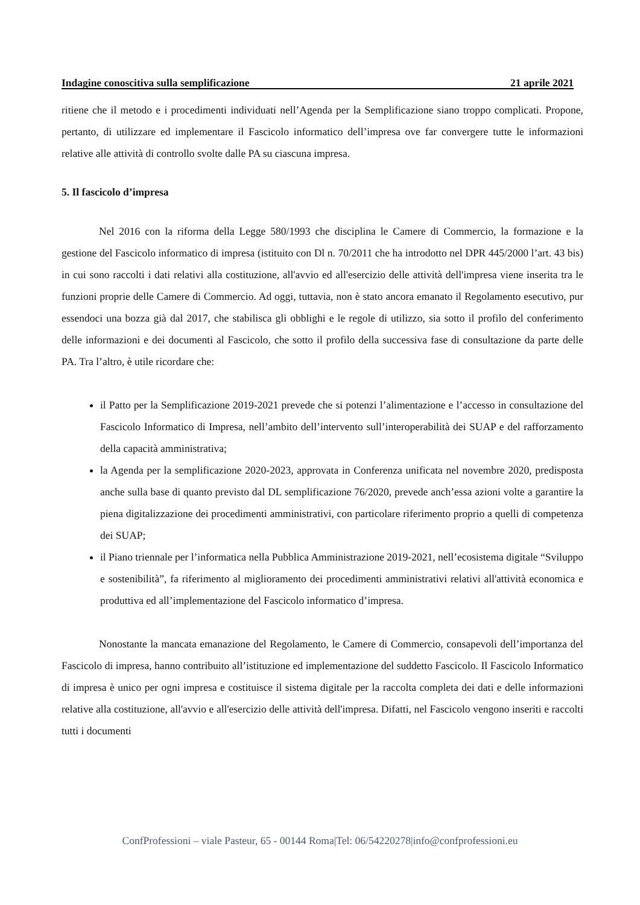Indagine conoscitiva sulla semplificazione 21 aprile 2021
ritiene che il metodo e i procedimenti individuati nell’Agenda per la Semplificazione siano troppo complicati. Propone, pertanto, di utilizzare ed implementare il Fascicolo informatico dell’impresa ove far convergere tutte le informazioni relative alle attività di controllo svolte dalle PA su ciascuna impresa.
5. Il fascicolo d’impresa
Nel 2016 con la riforma della Legge 580/1993 che disciplina le Camere di Commercio, la formazione e la gestione del Fascicolo informatico di impresa (istituito con Dl n. 70/2011 che ha introdotto nel DPR 445/2000 l’art. 43 bis) in cui sono raccolti i dati relativi alla costituzione, all'avvio ed all'esercizio delle attività dell'impresa viene inserita tra le funzioni proprie delle Camere di Commercio. Ad oggi, tuttavia, non è stato ancora emanato il Regolamento esecutivo, pur essendoci una bozza già dal 2017, che stabilisca gli obblighi e le regole di utilizzo, sia sotto il profilo del conferimento delle informazioni e dei documenti al Fascicolo, che sotto il profilo della successiva fase di consultazione da parte delle PA. Tra l’altro, è utile ricordare che:
il Patto per la Semplificazione 2019-2021 prevede che si potenzi l’alimentazione e l’accesso in consultazione del Fascicolo Informatico di Impresa, nell’ambito dell’intervento sull’interoperabilità dei SUAP e del rafforzamento della capacità amministrativa;
la Agenda per la semplificazione 2020-2023, approvata in Conferenza unificata nel novembre 2020, predisposta anche sulla base di quanto previsto dal DL semplificazione 76/2020, prevede anch’essa azioni volte a garantire la piena digitalizzazione dei procedimenti amministrativi, con particolare riferimento proprio a quelli di competenza dei SUAP;
il Piano triennale per l’informatica nella Pubblica Amministrazione 2019-2021, nell’ecosistema digitale “Sviluppo e sostenibilità”, fa riferimento al miglioramento dei procedimenti amministrativi relativi all'attività economica e produttiva ed all’implementazione del Fascicolo informatico d’impresa.
Nonostante la mancata emanazione del Regolamento, le Camere di Commercio, consapevoli dell’importanza del Fascicolo di impresa, hanno contribuito all’istituzione ed implementazione del suddetto Fascicolo. Il Fascicolo Informatico di impresa è unico per ogni impresa e costituisce il sistema digitale per la raccolta completa dei dati e delle informazioni relative alla costituzione, all'avvio e all'esercizio delle attività dell'impresa. Difatti, nel Fascicolo vengono inseriti e raccolti tutti i documenti
ConfProfessioni – viale Pasteur, 65 - 00144 Roma|Tel: 06/54220278|info@confprofessioni.eu